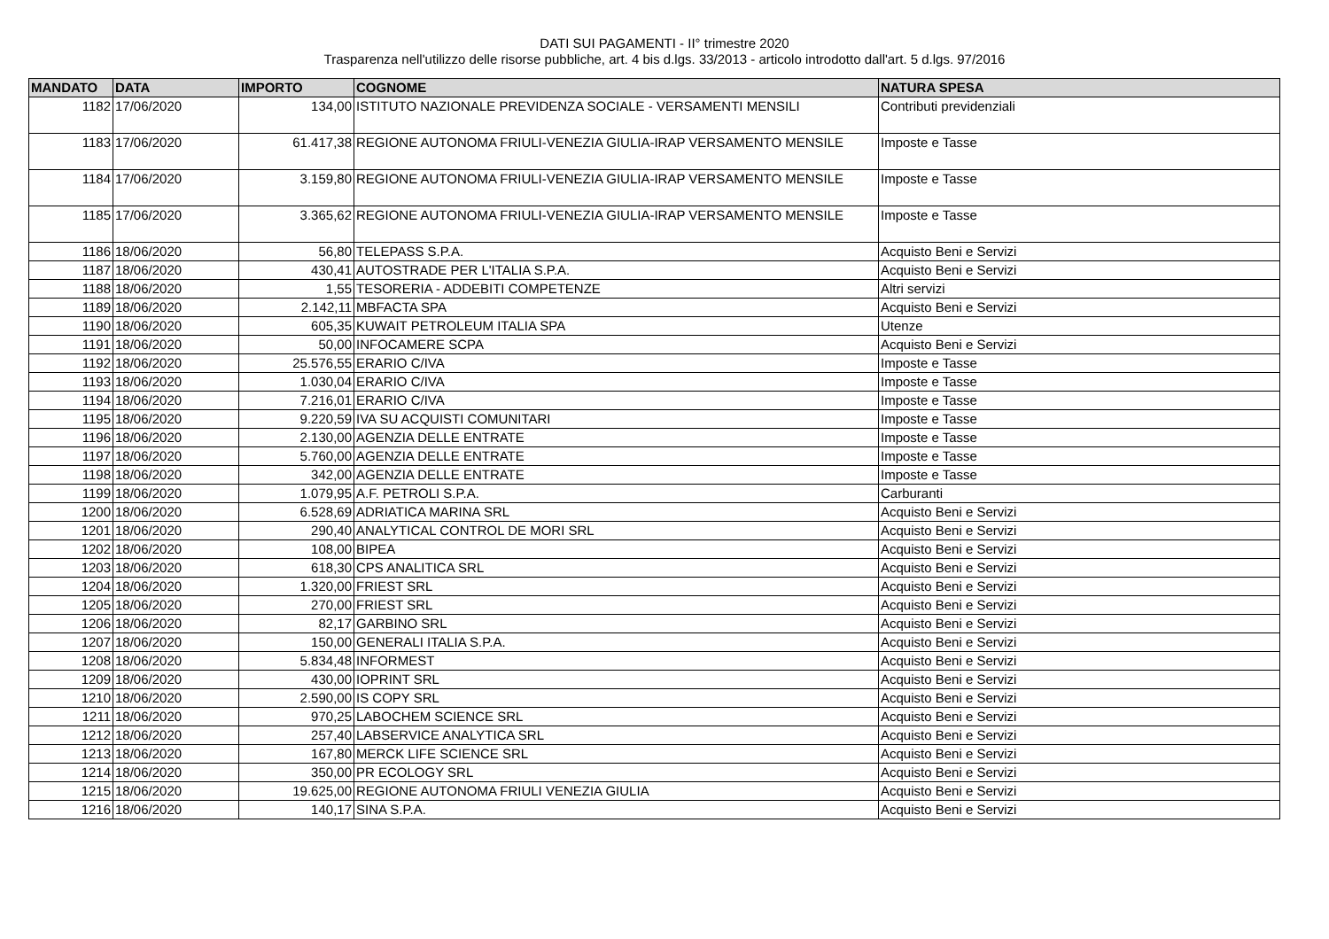DATI SUI PAGAMENTI - II° trimestre 2020
Trasparenza nell'utilizzo delle risorse pubbliche, art. 4 bis d.lgs. 33/2013 - articolo introdotto dall'art. 5 d.lgs. 97/2016
| MANDATO | DATA | IMPORTO | COGNOME | NATURA SPESA |
| --- | --- | --- | --- | --- |
| 1182 | 17/06/2020 | 134,00 | ISTITUTO NAZIONALE PREVIDENZA SOCIALE - VERSAMENTI MENSILI | Contributi previdenziali |
| 1183 | 17/06/2020 | 61.417,38 | REGIONE AUTONOMA FRIULI-VENEZIA GIULIA-IRAP VERSAMENTO MENSILE | Imposte e Tasse |
| 1184 | 17/06/2020 | 3.159,80 | REGIONE AUTONOMA FRIULI-VENEZIA GIULIA-IRAP VERSAMENTO MENSILE | Imposte e Tasse |
| 1185 | 17/06/2020 | 3.365,62 | REGIONE AUTONOMA FRIULI-VENEZIA GIULIA-IRAP VERSAMENTO MENSILE | Imposte e Tasse |
| 1186 | 18/06/2020 | 56,80 | TELEPASS S.P.A. | Acquisto Beni e Servizi |
| 1187 | 18/06/2020 | 430,41 | AUTOSTRADE PER L'ITALIA S.P.A. | Acquisto Beni e Servizi |
| 1188 | 18/06/2020 | 1,55 | TESORERIA - ADDEBITI COMPETENZE | Altri servizi |
| 1189 | 18/06/2020 | 2.142,11 | MBFACTA SPA | Acquisto Beni e Servizi |
| 1190 | 18/06/2020 | 605,35 | KUWAIT PETROLEUM ITALIA SPA | Utenze |
| 1191 | 18/06/2020 | 50,00 | INFOCAMERE SCPA | Acquisto Beni e Servizi |
| 1192 | 18/06/2020 | 25.576,55 | ERARIO C/IVA | Imposte e Tasse |
| 1193 | 18/06/2020 | 1.030,04 | ERARIO C/IVA | Imposte e Tasse |
| 1194 | 18/06/2020 | 7.216,01 | ERARIO C/IVA | Imposte e Tasse |
| 1195 | 18/06/2020 | 9.220,59 | IVA SU ACQUISTI COMUNITARI | Imposte e Tasse |
| 1196 | 18/06/2020 | 2.130,00 | AGENZIA DELLE ENTRATE | Imposte e Tasse |
| 1197 | 18/06/2020 | 5.760,00 | AGENZIA DELLE ENTRATE | Imposte e Tasse |
| 1198 | 18/06/2020 | 342,00 | AGENZIA DELLE ENTRATE | Imposte e Tasse |
| 1199 | 18/06/2020 | 1.079,95 | A.F. PETROLI S.P.A. | Carburanti |
| 1200 | 18/06/2020 | 6.528,69 | ADRIATICA MARINA SRL | Acquisto Beni e Servizi |
| 1201 | 18/06/2020 | 290,40 | ANALYTICAL CONTROL DE MORI SRL | Acquisto Beni e Servizi |
| 1202 | 18/06/2020 | 108,00 | BIPEA | Acquisto Beni e Servizi |
| 1203 | 18/06/2020 | 618,30 | CPS ANALITICA SRL | Acquisto Beni e Servizi |
| 1204 | 18/06/2020 | 1.320,00 | FRIEST SRL | Acquisto Beni e Servizi |
| 1205 | 18/06/2020 | 270,00 | FRIEST SRL | Acquisto Beni e Servizi |
| 1206 | 18/06/2020 | 82,17 | GARBINO SRL | Acquisto Beni e Servizi |
| 1207 | 18/06/2020 | 150,00 | GENERALI ITALIA S.P.A. | Acquisto Beni e Servizi |
| 1208 | 18/06/2020 | 5.834,48 | INFORMEST | Acquisto Beni e Servizi |
| 1209 | 18/06/2020 | 430,00 | IOPRINT SRL | Acquisto Beni e Servizi |
| 1210 | 18/06/2020 | 2.590,00 | IS COPY SRL | Acquisto Beni e Servizi |
| 1211 | 18/06/2020 | 970,25 | LABOCHEM SCIENCE SRL | Acquisto Beni e Servizi |
| 1212 | 18/06/2020 | 257,40 | LABSERVICE ANALYTICA SRL | Acquisto Beni e Servizi |
| 1213 | 18/06/2020 | 167,80 | MERCK LIFE SCIENCE SRL | Acquisto Beni e Servizi |
| 1214 | 18/06/2020 | 350,00 | PR ECOLOGY SRL | Acquisto Beni e Servizi |
| 1215 | 18/06/2020 | 19.625,00 | REGIONE AUTONOMA FRIULI VENEZIA GIULIA | Acquisto Beni e Servizi |
| 1216 | 18/06/2020 | 140,17 | SINA S.P.A. | Acquisto Beni e Servizi |